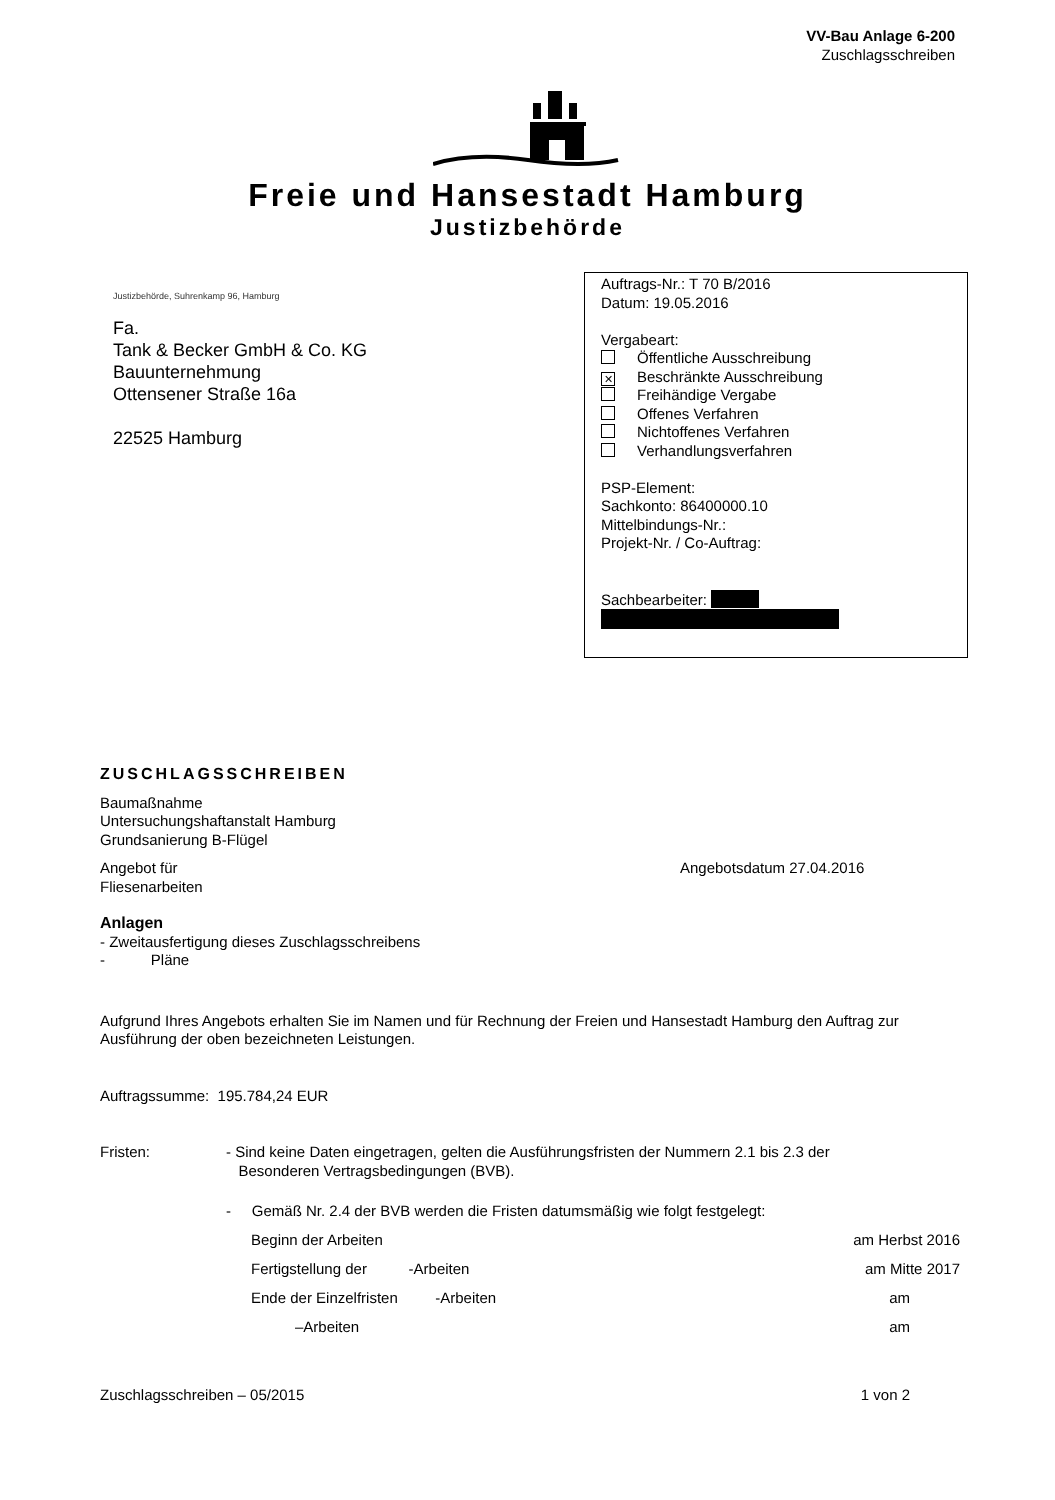VV-Bau Anlage 6-200
Zuschlagsschreiben
Freie und Hansestadt Hamburg
Justizbehörde
Justizbehörde, Suhrenkamp 96, Hamburg
Fa.
Tank & Becker GmbH & Co. KG
Bauunternehmung
Ottensener Straße 16a
22525 Hamburg
Auftrags-Nr.: T 70 B/2016
Datum: 19.05.2016
Vergabeart:
Öffentliche Ausschreibung
✕ Beschränkte Ausschreibung
Freihändige Vergabe
Offenes Verfahren
Nichtoffenes Verfahren
Verhandlungsverfahren
PSP-Element:
Sachkonto: 86400000.10
Mittelbindungs-Nr.:
Projekt-Nr. / Co-Auftrag:
Sachbearbeiter:
ZUSCHLAGSSCHREIBEN
Baumaßnahme
Untersuchungshaftanstalt Hamburg
Grundsanierung B-Flügel
Angebot für
Fliesenarbeiten
Angebotsdatum 27.04.2016
Anlagen
- Zweitausfertigung dieses Zuschlagsschreibens
- Pläne
Aufgrund Ihres Angebots erhalten Sie im Namen und für Rechnung der Freien und Hansestadt Hamburg den Auftrag zur Ausführung der oben bezeichneten Leistungen.
Auftragssumme: 195.784,24 EUR
Fristen: - Sind keine Daten eingetragen, gelten die Ausführungsfristen der Nummern 2.1 bis 2.3 der
Besonderen Vertragsbedingungen (BVB).
- Gemäß Nr. 2.4 der BVB werden die Fristen datumsmäßig wie folgt festgelegt:
Beginn der Arbeiten am Herbst 2016
Fertigstellung der -Arbeiten am Mitte 2017
Ende der Einzelfristen -Arbeiten am
–Arbeiten am
Zuschlagsschreiben – 05/2015 1 von 2